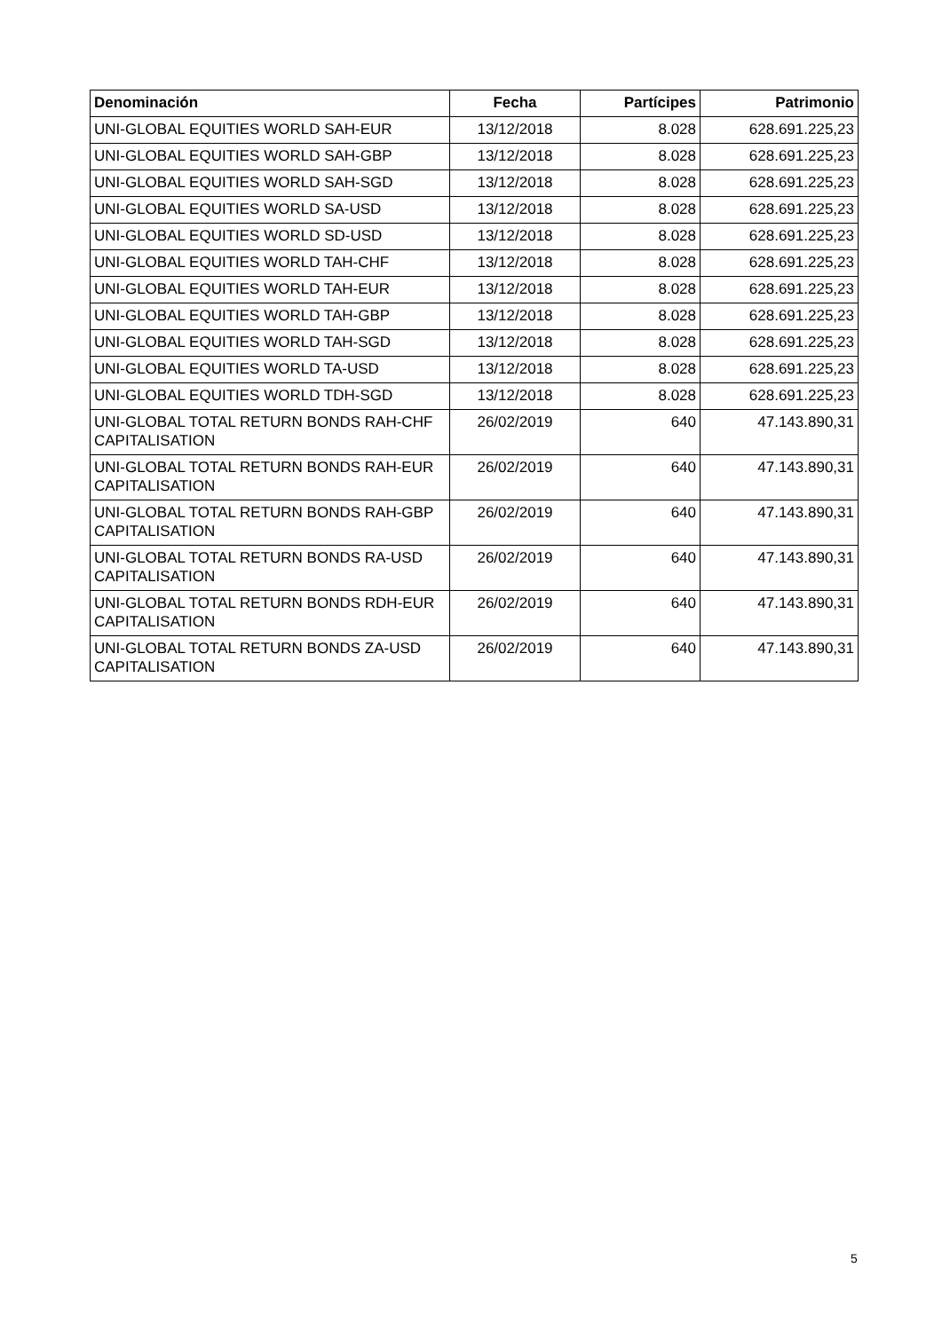| Denominación | Fecha | Partícipes | Patrimonio |
| --- | --- | --- | --- |
| UNI-GLOBAL EQUITIES WORLD SAH-EUR | 13/12/2018 | 8.028 | 628.691.225,23 |
| UNI-GLOBAL EQUITIES WORLD SAH-GBP | 13/12/2018 | 8.028 | 628.691.225,23 |
| UNI-GLOBAL EQUITIES WORLD SAH-SGD | 13/12/2018 | 8.028 | 628.691.225,23 |
| UNI-GLOBAL EQUITIES WORLD SA-USD | 13/12/2018 | 8.028 | 628.691.225,23 |
| UNI-GLOBAL EQUITIES WORLD SD-USD | 13/12/2018 | 8.028 | 628.691.225,23 |
| UNI-GLOBAL EQUITIES WORLD TAH-CHF | 13/12/2018 | 8.028 | 628.691.225,23 |
| UNI-GLOBAL EQUITIES WORLD TAH-EUR | 13/12/2018 | 8.028 | 628.691.225,23 |
| UNI-GLOBAL EQUITIES WORLD TAH-GBP | 13/12/2018 | 8.028 | 628.691.225,23 |
| UNI-GLOBAL EQUITIES WORLD TAH-SGD | 13/12/2018 | 8.028 | 628.691.225,23 |
| UNI-GLOBAL EQUITIES WORLD TA-USD | 13/12/2018 | 8.028 | 628.691.225,23 |
| UNI-GLOBAL EQUITIES WORLD TDH-SGD | 13/12/2018 | 8.028 | 628.691.225,23 |
| UNI-GLOBAL TOTAL RETURN BONDS RAH-CHF CAPITALISATION | 26/02/2019 | 640 | 47.143.890,31 |
| UNI-GLOBAL TOTAL RETURN BONDS RAH-EUR CAPITALISATION | 26/02/2019 | 640 | 47.143.890,31 |
| UNI-GLOBAL TOTAL RETURN BONDS RAH-GBP CAPITALISATION | 26/02/2019 | 640 | 47.143.890,31 |
| UNI-GLOBAL TOTAL RETURN BONDS RA-USD CAPITALISATION | 26/02/2019 | 640 | 47.143.890,31 |
| UNI-GLOBAL TOTAL RETURN BONDS RDH-EUR CAPITALISATION | 26/02/2019 | 640 | 47.143.890,31 |
| UNI-GLOBAL TOTAL RETURN BONDS ZA-USD CAPITALISATION | 26/02/2019 | 640 | 47.143.890,31 |
5